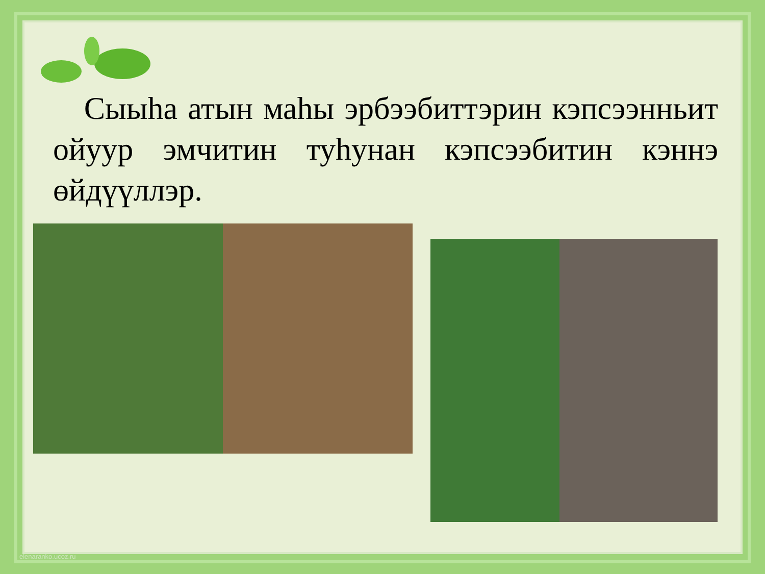Сыыһа атын маһы эрбээбиттэрин кэпсээнньит ойуур эмчитин туһунан кэпсээбитин кэннэ өйдүүллэр.
elenaranko.ucoz.ru